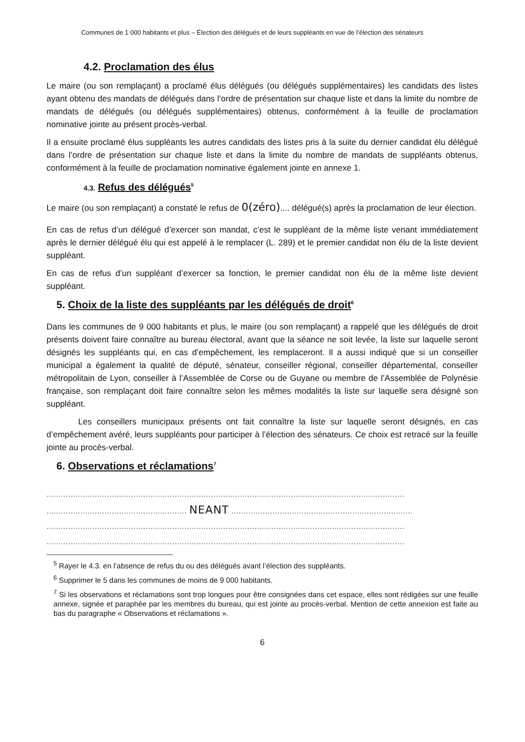Communes de 1 000 habitants et plus – Élection des délégués et de leurs suppléants en vue de l’élection des sénateurs
4.2. Proclamation des élus
Le maire (ou son remplaçant) a proclamé élus délégués (ou délégués supplémentaires) les candidats des listes ayant obtenu des mandats de délégués dans l’ordre de présentation sur chaque liste et dans la limite du nombre de mandats de délégués (ou délégués supplémentaires) obtenus, conformément à la feuille de proclamation nominative jointe au présent procès-verbal.
Il a ensuite proclamé élus suppléants les autres candidats des listes pris à la suite du dernier candidat élu délégué dans l’ordre de présentation sur chaque liste et dans la limite du nombre de mandats de suppléants obtenus, conformément à la feuille de proclamation nominative également jointe en annexe 1.
4.3. Refus des délégués<sup>5</sup>
Le maire (ou son remplaçant) a constaté le refus de 0(zéro).... délégué(s) après la proclamation de leur élection.
En cas de refus d’un délégué d’exercer son mandat, c’est le suppléant de la même liste venant immédiatement après le dernier délégué élu qui est appelé à le remplacer (L. 289) et le premier candidat non élu de la liste devient suppléant.
En cas de refus d’un suppléant d’exercer sa fonction, le premier candidat non élu de la même liste devient suppléant.
5. Choix de la liste des suppléants par les délégués de droit<sup>6</sup>
Dans les communes de 9 000 habitants et plus, le maire (ou son remplaçant) a rappelé que les délégués de droit présents doivent faire connaître au bureau électoral, avant que la séance ne soit levée, la liste sur laquelle seront désignés les suppléants qui, en cas d’empêchement, les remplaceront. Il a aussi indiqué que si un conseiller municipal a également la qualité de député, sénateur, conseiller régional, conseiller départemental, conseiller métropolitain de Lyon, conseiller à l’Assemblée de Corse ou de Guyane ou membre de l’Assemblée de Polynésie française, son remplaçant doit faire connaître selon les mêmes modalités la liste sur laquelle sera désigné son suppléant.
Les conseillers municipaux présents ont fait connaître la liste sur laquelle seront désignés, en cas d’empêchement avéré, leurs suppléants pour participer à l’élection des sénateurs. Ce choix est retracé sur la feuille jointe au procès-verbal.
6. Observations et réclamations<sup>7</sup>
....................................................................................................................................................
.......................................................... NEANT ...........................................................................
....................................................................................................................................................
....................................................................................................................................................
<sup>5</sup> Rayer le 4.3. en l’absence de refus du ou des délégués avant l’élection des suppléants.
<sup>6</sup> Supprimer le 5 dans les communes de moins de 9 000 habitants.
<sup>7</sup> Si les observations et réclamations sont trop longues pour être consignées dans cet espace, elles sont rédigées sur une feuille annexe, signée et paraphée par les membres du bureau, qui est jointe au procès-verbal. Mention de cette annexion est faite au bas du paragraphe « Observations et réclamations ».
6